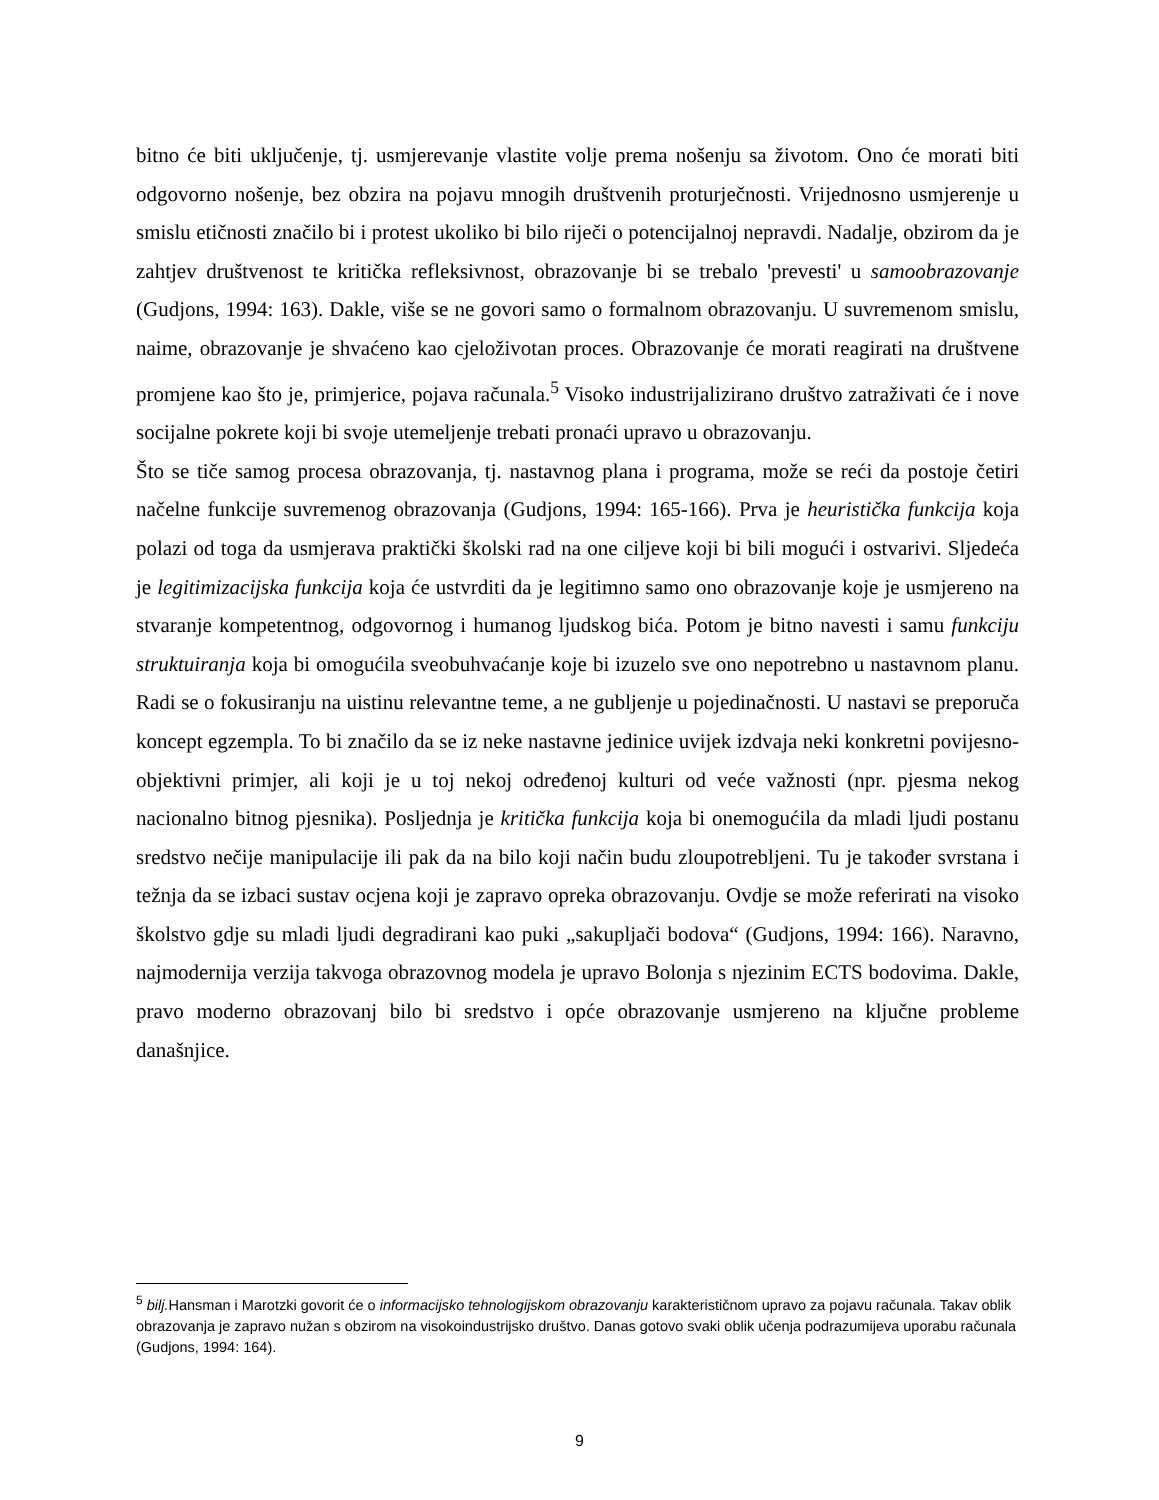bitno će biti uključenje, tj. usmjerevanje vlastite volje prema nošenju sa životom. Ono će morati biti odgovorno nošenje, bez obzira na pojavu mnogih društvenih proturječnosti. Vrijednosno usmjerenje u smislu etičnosti značilo bi i protest ukoliko bi bilo riječi o potencijalnoj nepravdi. Nadalje, obzirom da je zahtjev društvenost te kritička refleksivnost, obrazovanje bi se trebalo 'prevesti' u samoobrazovanje (Gudjons, 1994: 163). Dakle, više se ne govori samo o formalnom obrazovanju. U suvremenom smislu, naime, obrazovanje je shvaćeno kao cjeloživotan proces. Obrazovanje će morati reagirati na društvene promjene kao što je, primjerice, pojava računala.<sup>5</sup> Visoko industrijalizirano društvo zatraživati će i nove socijalne pokrete koji bi svoje utemeljenje trebati pronaći upravo u obrazovanju.
Što se tiče samog procesa obrazovanja, tj. nastavnog plana i programa, može se reći da postoje četiri načelne funkcije suvremenog obrazovanja (Gudjons, 1994: 165-166). Prva je heuristička funkcija koja polazi od toga da usmjerava praktički školski rad na one ciljeve koji bi bili mogući i ostvarivi. Sljedeća je legitimizacijska funkcija koja će ustvrditi da je legitimno samo ono obrazovanje koje je usmjereno na stvaranje kompetentnog, odgovornog i humanog ljudskog bića. Potom je bitno navesti i samu funkciju struktuiranja koja bi omogućila sveobuhvaćanje koje bi izuzelo sve ono nepotrebno u nastavnom planu. Radi se o fokusiranju na uistinu relevantne teme, a ne gubljenje u pojedinačnosti. U nastavi se preporuča koncept egzempla. To bi značilo da se iz neke nastavne jedinice uvijek izdvaja neki konkretni povijesno-objektivni primjer, ali koji je u toj nekoj određenoj kulturi od veće važnosti (npr. pjesma nekog nacionalno bitnog pjesnika). Posljednja je kritička funkcija koja bi onemogućila da mladi ljudi postanu sredstvo nečije manipulacije ili pak da na bilo koji način budu zloupotrebljeni. Tu je također svrstana i težnja da se izbaci sustav ocjena koji je zapravo opreka obrazovanju. Ovdje se može referirati na visoko školstvo gdje su mladi ljudi degradirani kao puki „sakupljači bodova“ (Gudjons, 1994: 166). Naravno, najmodernija verzija takvoga obrazovnog modela je upravo Bolonja s njezinim ECTS bodovima. Dakle, pravo moderno obrazovanj bilo bi sredstvo i opće obrazovanje usmjereno na ključne probleme današnjice.
<sup>5</sup> bilj. Hansman i Marotzki govorit će o informacijsko tehnologijskom obrazovanju karakterističnom upravo za pojavu računala. Takav oblik obrazovanja je zapravo nužan s obzirom na visokoindustrijsko društvo. Danas gotovo svaki oblik učenja podrazumijeva uporabu računala (Gudjons, 1994: 164).
9